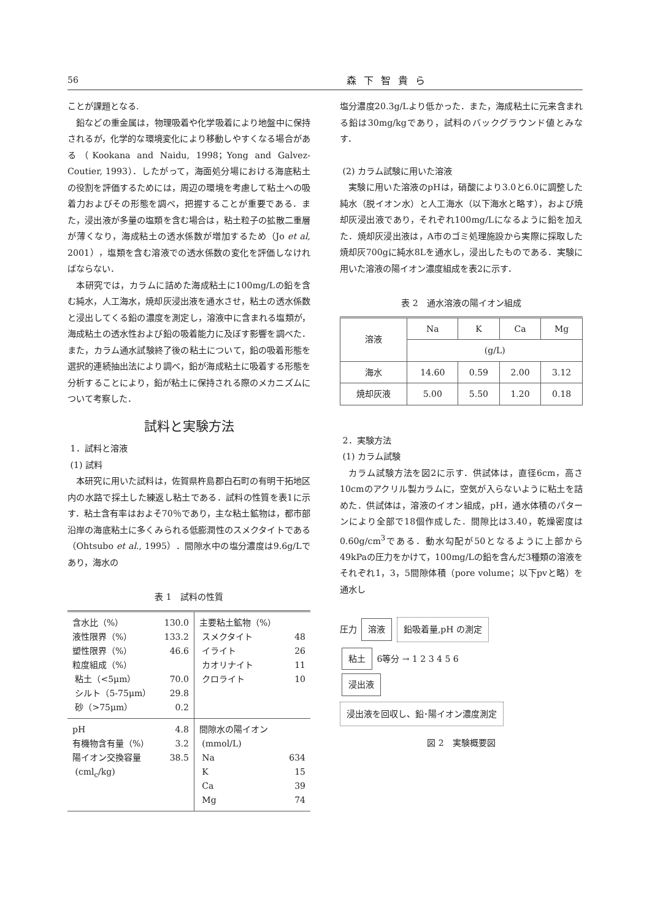56 森下智貴ら
ことが課題となる.
鉛などの重金属は，物理吸着や化学吸着により地盤中に保持されるが，化学的な環境変化により移動しやすくなる場合がある（Kookana and Naidu, 1998；Yong and Galvez-Coutier, 1993）．したがって，海面処分場における海底粘土の役割を評価するためには，周辺の環境を考慮して粘土への吸着力およびその形態を調べ，把握することが重要である．また，浸出液が多量の塩類を含む場合は，粘土粒子の拡散二重層が薄くなり，海成粘土の透水係数が増加するため（Jo et al, 2001），塩類を含む溶液での透水係数の変化を評価しなければならない．
本研究では，カラムに詰めた海成粘土に100mg/Lの鉛を含む純水，人工海水，焼却灰浸出液を通水させ，粘土の透水係数と浸出してくる鉛の濃度を測定し，溶液中に含まれる塩類が，海成粘土の透水性および鉛の吸着能力に及ぼす影響を調べた．また，カラム通水試験終了後の粘土について，鉛の吸着形態を選択的連続抽出法により調べ，鉛が海成粘土に吸着する形態を分析することにより，鉛が粘土に保持される際のメカニズムについて考察した．
試料と実験方法
1．試料と溶液
(1) 試料
本研究に用いた試料は，佐賀県杵島郡白石町の有明干拓地区内の水路で採土した練返し粘土である．試料の性質を表1に示す．粘土含有率はおよそ70％であり，主な粘土鉱物は，都市部沿岸の海底粘土に多くみられる低膨潤性のスメクタイトである（Ohtsubo et al., 1995）．間隙水中の塩分濃度は9.6g/Lであり，海水の
表 1　試料の性質
| 含水比（%） 液性限界（%） 塑性限界（%） 粒度組成（%） 粘土（<5μm） シルト（5-75μm） 砂（>75μm） | 130.0 133.2 46.6 70.0 29.8 0.2 | 主要粘土鉱物（%） スメクタイト イライト カオリナイト クロライト | 48 26 11 10 |
| pH 有機物含有量（%） 陽イオン交換容量 (cml<sub>c</sub>/kg) | 4.8 3.2 38.5 | 間隙水の陽イオン (mmol/L) Na K Ca Mg | 634 15 39 74 |
塩分濃度20.3g/Lより低かった．また，海成粘土に元来含まれる鉛は30mg/kgであり，試料のバックグラウンド値とみなす．
(2) カラム試験に用いた溶液
実験に用いた溶液のpHは，硝酸により3.0と6.0に調整した純水（脱イオン水）と人工海水（以下海水と略す），および焼却灰浸出液であり，それぞれ100mg/Lになるように鉛を加えた．焼却灰浸出液は，A市のゴミ処理施設から実際に採取した焼却灰700gに純水8Lを通水し，浸出したものである．実験に用いた溶液の陽イオン濃度組成を表2に示す．
表 2　通水溶液の陽イオン組成
| 溶液 | Na | K | Ca | Mg |
| | (g/L) | | | |
| 海水 | 14.60 | 0.59 | 2.00 | 3.12 |
| 焼却灰液 | 5.00 | 5.50 | 1.20 | 0.18 |
2．実験方法
(1) カラム試験
カラム試験方法を図2に示す．供試体は，直径6cm，高さ10cmのアクリル製カラムに，空気が入らないように粘土を詰めた．供試体は，溶液のイオン組成，pH，通水体積のパターンにより全部で18個作成した．間隙比は3.40，乾燥密度は0.60g/cm<sup>3</sup>である．動水勾配が50となるように上部から49kPaの圧力をかけて，100mg/Lの鉛を含んだ3種類の溶液をそれぞれ1，3，5間隙体積（pore volume；以下pvと略）を通水し
圧力 溶液 鉛吸着量,pH の測定
粘土 6等分 → 1 2 3 4 5 6
浸出液
浸出液を回収し、鉛･陽イオン濃度測定
図 2　実験概要図